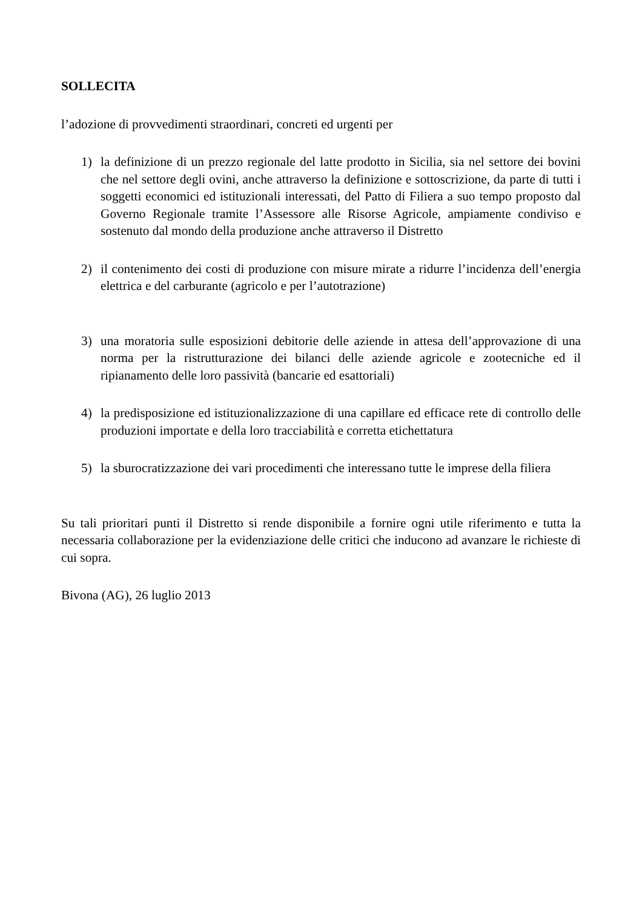SOLLECITA
l’adozione di provvedimenti straordinari, concreti ed urgenti per
1) la definizione di un prezzo regionale del latte prodotto in Sicilia, sia nel settore dei bovini che nel settore degli ovini, anche attraverso la definizione e sottoscrizione, da parte di tutti i soggetti economici ed istituzionali interessati, del Patto di Filiera a suo tempo proposto dal Governo Regionale tramite l’Assessore alle Risorse Agricole, ampiamente condiviso e sostenuto dal mondo della produzione anche attraverso il Distretto
2) il contenimento dei costi di produzione con misure mirate a ridurre l’incidenza dell’energia elettrica e del carburante (agricolo e per l’autotrazione)
3) una moratoria sulle esposizioni debitorie delle aziende in attesa dell’approvazione di una norma per la ristrutturazione dei bilanci delle aziende agricole e zootecniche ed il ripianamento delle loro passività (bancarie ed esattoriali)
4) la predisposizione ed istituzionalizzazione di una capillare ed efficace rete di controllo delle produzioni importate e della loro tracciabilità e corretta etichettatura
5) la sburocratizzazione dei vari procedimenti che interessano tutte le imprese della filiera
Su tali prioritari punti il Distretto si rende disponibile a fornire ogni utile riferimento e tutta la necessaria collaborazione per la evidenziazione delle critici che inducono ad avanzare le richieste di cui sopra.
Bivona (AG), 26 luglio 2013